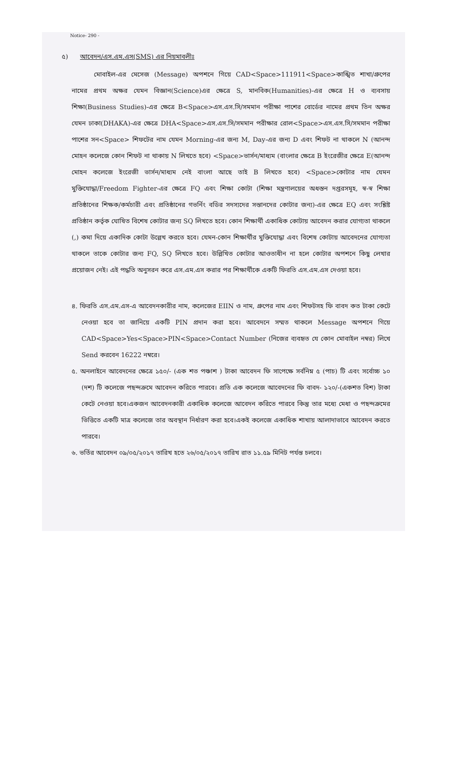Notice- 290 -
৫) আবেদন/এস.এম.এস(SMS) এর নিয়মাবলীঃ
মোবাইল-এর মেসেজ (Message) অপশনে গিয়ে CAD<Space>111911<Space>কাঙ্খিত শাখা/গ্রুপের নামের প্রথম অক্ষর যেমন বিজ্ঞান(Science)এর ক্ষেত্রে S, মানবিক(Humanities)-এর ক্ষেত্রে H ও ব্যবসায় শিক্ষা(Business Studies)-এর ক্ষেত্রে B<Space>এস.এস.সি/সমমান পরীক্ষা পাশের বোর্ডের নামের প্রথম তিন অক্ষর যেমন ঢাকা(DHAKA)-এর ক্ষেত্রে DHA<Space>এস.এস.সি/সমমান পরীক্ষার রোল<Space>এস.এস.সি/সমমান পরীক্ষা পাশের সন<Space> শিফটের নাম যেমন Morning-এর জন্য M, Day-এর জন্য D এবং শিফট না থাকলে N (আনন্দ মোহন কলেজে কোন শিফট না থাকায় N লিখতে হবে) <Space>ভার্সন/মাধ্যম (বাংলার ক্ষেত্রে B ইংরেজীর ক্ষেত্রে E(আনন্দ মোহন কলেজে ইংরেজী ভার্সন/মাধ্যম নেই বাংলা আছে তাই B লিখতে হবে) <Space>কোটার নাম যেমন মুক্তিযোদ্ধা/Freedom Fighter-এর ক্ষেত্রে FQ এবং শিক্ষা কোটা (শিক্ষা মন্ত্রণালয়ের অধস্তন দপ্তরসমূহ, স্ব-স্ব শিক্ষা প্রতিষ্ঠানের শিক্ষক/কর্মচারী এবং প্রতিষ্ঠানের গভর্নিং বডির সদস্যদের সন্তানদের কোটার জন্য)-এর ক্ষেত্রে EQ এবং সংশ্লিষ্ট প্রতিষ্ঠান কর্তৃক ঘোষিত বিশেষ কোটার জন্য SQ লিখতে হবে। কোন শিক্ষার্থী একাধিক কোটায় আবেদন করার যোগ্যতা থাকলে (,) কমা দিয়ে একাদিক কোটা উল্লেখ করতে হবে। যেমন-কোন শিক্ষার্থীর মুক্তিযোদ্ধা এবং বিশেষ কোটায় আবেদনের যোগ্যতা থাকলে তাকে কোটার জন্য FQ, SQ লিখতে হবে। উল্লিখিত কোটার আওতাধীন না হলে কোটার অপশনে কিছু লেখার প্রয়োজন নেই। এই পদ্ধতি অনুসরন করে এস.এম.এস করার পর শিক্ষার্থীকে একটি ফিরতি এস.এম.এস দেওয়া হবে।
৪. ফিরতি এস.এম.এস-এ আবেদনকারীর নাম, কলেজের EIIN ও নাম, গ্রুপের নাম এবং শিফটসহ ফি বাবদ কত টাকা কেটে নেওয়া হবে তা জানিয়ে একটি PIN প্রদান করা হবে। আবেদনে সম্মত থাকলে Message অপশনে গিয়ে CAD<Space>Yes<Space>PIN<Space>Contact Number (নিজের ব্যবহৃত যে কোন মোবাইল নম্বর) লিখে Send করবেন 16222 নম্বরে।
৫. অনলাইনে আবেদনের ক্ষেত্রে ১৫০/- (এক শত পঞ্চাশ ) টাকা আবেদন ফি সাপেক্ষে সর্বনিম্ন ৫ (পাচ) টি এবং সর্বোচ্চ ১০ (দশ) টি কলেজে পছন্দক্রমে আবেদন করিতে পারবে। প্রতি এক কলেজে আবেদনের ফি বাবদ- ১২০/-(একশত বিশ) টাকা কেটে নেওয়া হবে।একজন আবেদনকারী একাধিক কলেজে আবেদন করিতে পারবে কিন্তু তার মধ্যে মেধা ও পছন্দক্রমের ভিত্তিতে একটি মাত্র কলেজে তার অবস্থান নির্ধারণ করা হবে।একই কলেজে একাধিক শাখায় আলাদাভাবে আবেদন করতে পারবে।
৬. ভর্তির আবেদন ০৯/০৫/২০১৭ তারিখ হতে ২৬/০৫/২০১৭ তারিখ রাত ১১.৫৯ মিনিট পর্যন্ত চলবে।